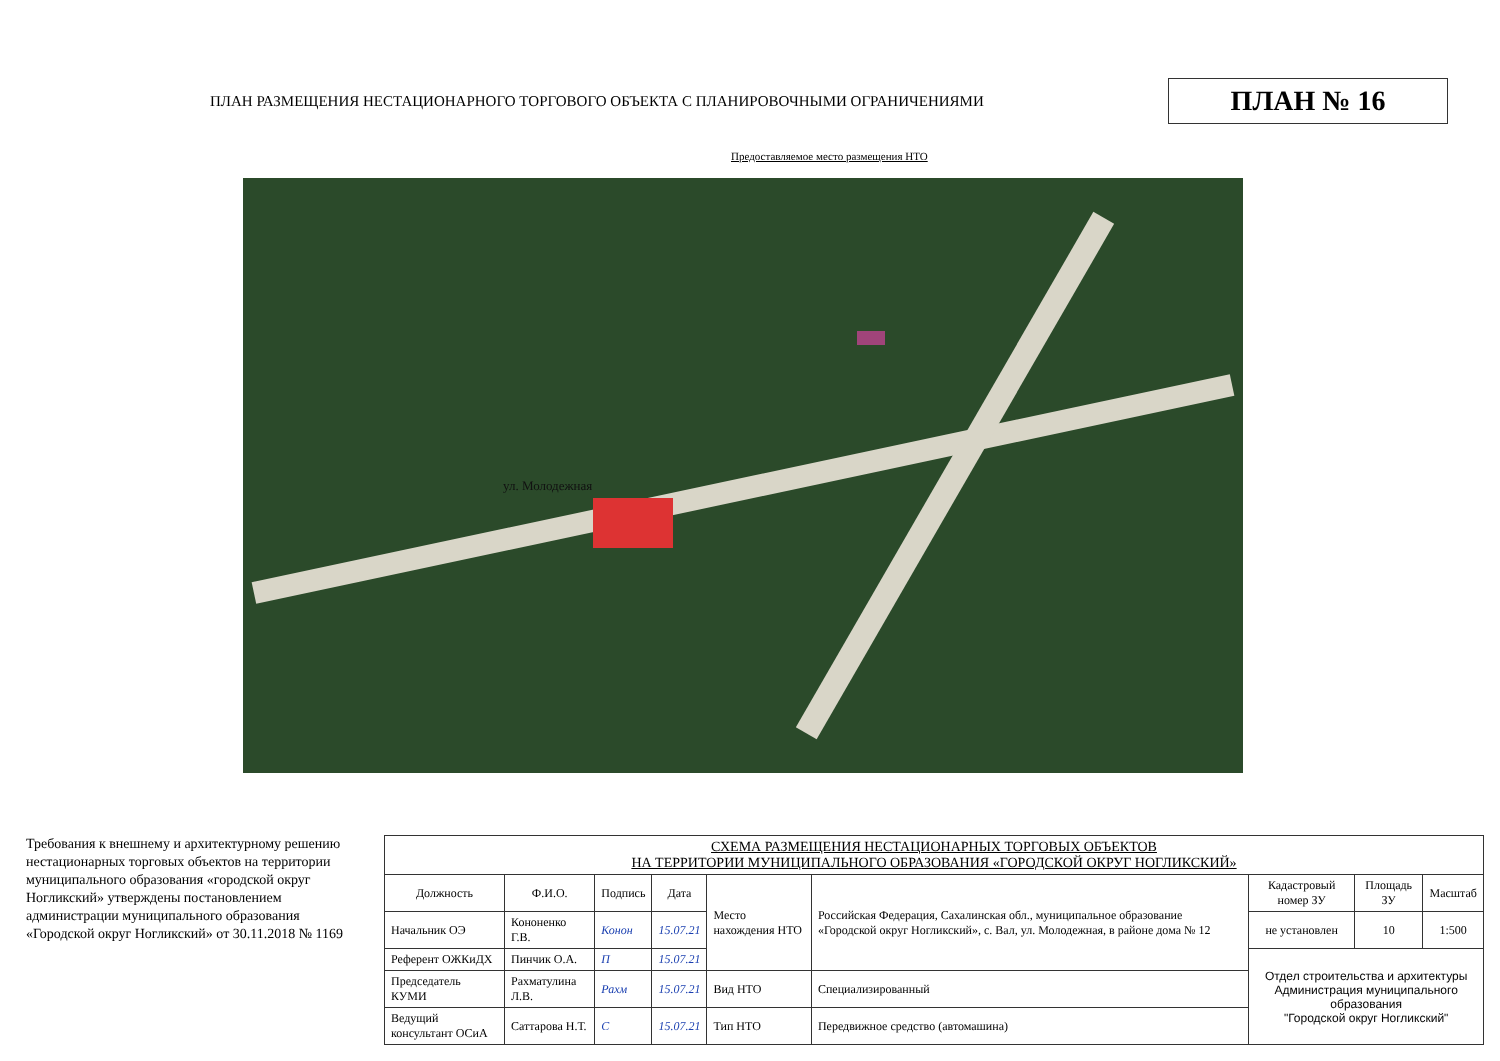ПЛАН РАЗМЕЩЕНИЯ НЕСТАЦИОНАРНОГО ТОРГОВОГО ОБЪЕКТА С ПЛАНИРОВОЧНЫМИ ОГРАНИЧЕНИЯМИ
ПЛАН № 16
Предоставляемое место размещения НТО
ул. Молодежная
Требования к внешнему и архитектурному решению нестационарных торговых объектов на территории муниципального образования «городской округ Ногликский» утверждены постановлением администрации муниципального образования «Городской округ Ногликский» от 30.11.2018 № 1169
| СХЕМА РАЗМЕЩЕНИЯ НЕСТАЦИОНАРНЫХ ТОРГОВЫХ ОБЪЕКТОВ НА ТЕРРИТОРИИ МУНИЦИПАЛЬНОГО ОБРАЗОВАНИЯ «ГОРОДСКОЙ ОКРУГ НОГЛИКСКИЙ» | | | | | | | | |
| --- | --- | --- | --- | --- | --- | --- | --- | --- |
| Должность | Ф.И.О. | Подпись | Дата | Место нахождения НТО | Российская Федерация, Сахалинская обл., муниципальное образование «Городской округ Ногликский», с. Вал, ул. Молодежная, в районе дома № 12 | Кадастровый номер ЗУ | Площадь ЗУ | Масштаб |
| Начальник ОЭ | Кононенко Г.В. | Конон | 15.07.21 | | | не установлен | 10 | 1:500 |
| Референт ОЖКиДХ | Пинчик О.А. | П | 15.07.21 | | | Отдел строительства и архитектуры Администрация муниципального образования "Городской округ Ногликский" | | |
| Председатель КУМИ | Рахматулина Л.В. | Рахм | 15.07.21 | Вид НТО | Специализированный | | | |
| Ведущий консультант ОСиА | Саттарова Н.Т. | С | 15.07.21 | Тип НТО | Передвижное средство (автомашина) | | | |